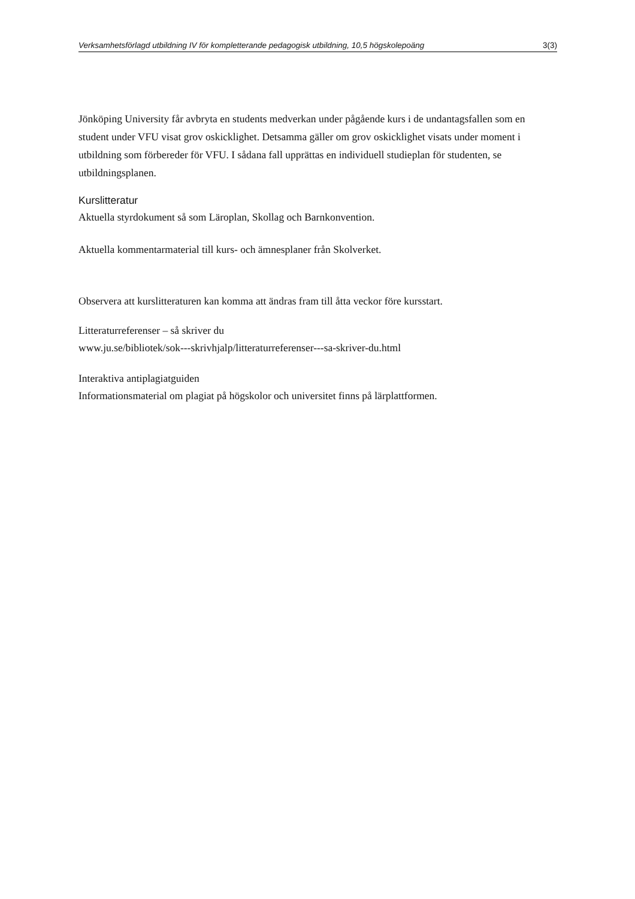Verksamhetsförlagd utbildning IV för kompletterande pedagogisk utbildning, 10,5 högskolepoäng 3(3)
Jönköping University får avbryta en students medverkan under pågående kurs i de undantagsfallen som en student under VFU visat grov oskicklighet. Detsamma gäller om grov oskicklighet visats under moment i utbildning som förbereder för VFU. I sådana fall upprättas en individuell studieplan för studenten, se utbildningsplanen.
Kurslitteratur
Aktuella styrdokument så som Läroplan, Skollag och Barnkonvention.
Aktuella kommentarmaterial till kurs- och ämnesplaner från Skolverket.
Observera att kurslitteraturen kan komma att ändras fram till åtta veckor före kursstart.
Litteraturreferenser – så skriver du
www.ju.se/bibliotek/sok---skrivhjalp/litteraturreferenser---sa-skriver-du.html
Interaktiva antiplagiatguiden
Informationsmaterial om plagiat på högskolor och universitet finns på lärplattformen.